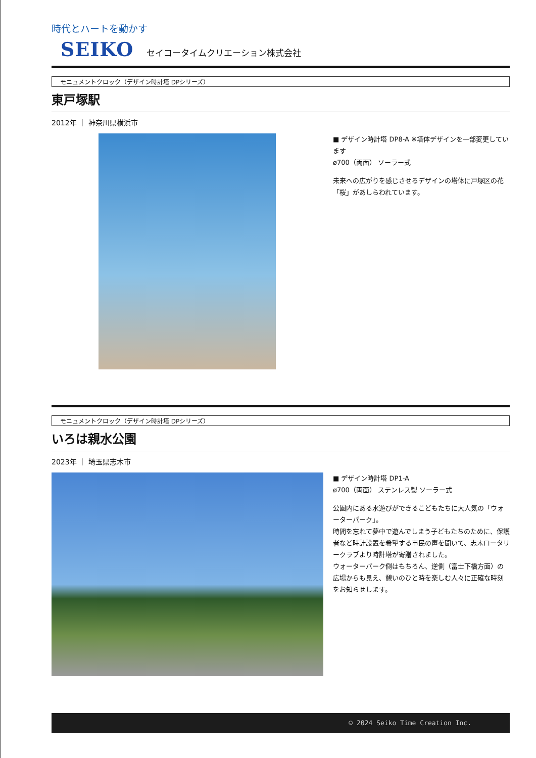時代とハートを動かす
SEIKO セイコータイムクリエーション株式会社
モニュメントクロック（デザイン時計塔 DPシリーズ）
東戸塚駅
2012年 ｜ 神奈川県横浜市
■ デザイン時計塔 DP8-A ※塔体デザインを一部変更しています
ø700（両面） ソーラー式
未来への広がりを感じさせるデザインの塔体に戸塚区の花「桜」があしらわれています。
モニュメントクロック（デザイン時計塔 DPシリーズ）
いろは親水公園
2023年 ｜ 埼玉県志木市
■ デザイン時計塔 DP1-A
ø700（両面） ステンレス製 ソーラー式
公園内にある水遊びができるこどもたちに大人気の「ウォーターパーク」。
時間を忘れて夢中で遊んでしまう子どもたちのために、保護者など時計設置を希望する市民の声を聞いて、志木ロータリークラブより時計塔が寄贈されました。
ウォーターパーク側はもちろん、逆側（富士下橋方面）の広場からも見え、憩いのひと時を楽しむ人々に正確な時刻をお知らせします。
© 2024 Seiko Time Creation Inc.